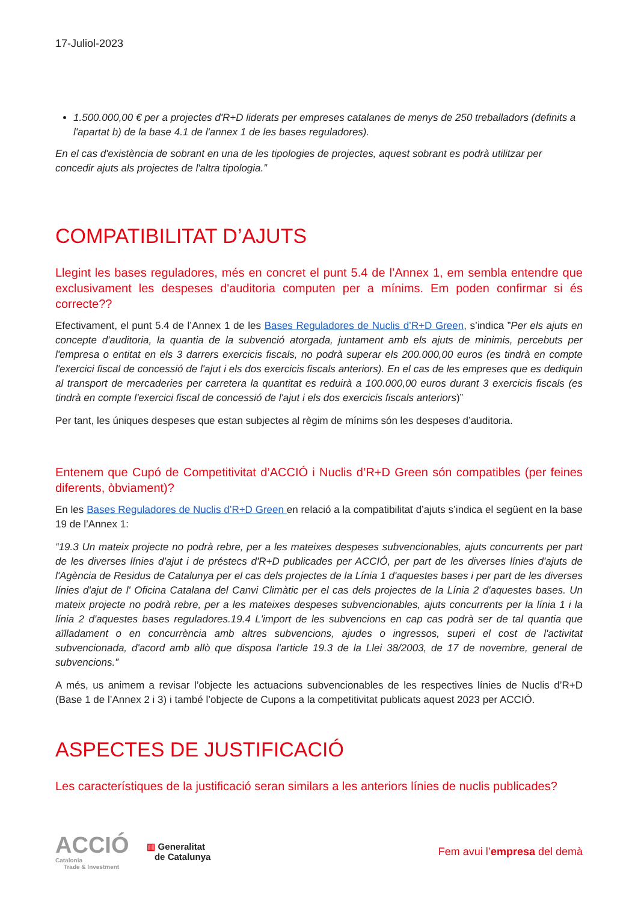17-Juliol-2023
1.500.000,00 € per a projectes d'R+D liderats per empreses catalanes de menys de 250 treballadors (definits a l'apartat b) de la base 4.1 de l'annex 1 de les bases reguladores).
En el cas d'existència de sobrant en una de les tipologies de projectes, aquest sobrant es podrà utilitzar per concedir ajuts als projectes de l'altra tipologia.”
COMPATIBILITAT D’AJUTS
Llegint les bases reguladores, més en concret el punt 5.4 de l’Annex 1, em sembla entendre que exclusivament les despeses d'auditoria computen per a mínims. Em poden confirmar si és correcte??
Efectivament, el punt 5.4 de l’Annex 1 de les Bases Reguladores de Nuclis d’R+D Green, s’indica ”Per els ajuts en concepte d'auditoria, la quantia de la subvenció atorgada, juntament amb els ajuts de minimis, percebuts per l'empresa o entitat en els 3 darrers exercicis fiscals, no podrà superar els 200.000,00 euros (es tindrà en compte l'exercici fiscal de concessió de l'ajut i els dos exercicis fiscals anteriors). En el cas de les empreses que es dediquin al transport de mercaderies per carretera la quantitat es reduirà a 100.000,00 euros durant 3 exercicis fiscals (es tindrà en compte l'exercici fiscal de concessió de l'ajut i els dos exercicis fiscals anteriors)”
Per tant, les úniques despeses que estan subjectes al règim de mínims són les despeses d’auditoria.
Entenem que Cupó de Competitivitat d’ACCIÓ i Nuclis d’R+D Green són compatibles (per feines diferents, òbviament)?
En les Bases Reguladores de Nuclis d’R+D Green en relació a la compatibilitat d’ajuts s’indica el següent en la base 19 de l’Annex 1:
“19.3 Un mateix projecte no podrà rebre, per a les mateixes despeses subvencionables, ajuts concurrents per part de les diverses línies d'ajut i de préstecs d'R+D publicades per ACCIÓ, per part de les diverses línies d'ajuts de l'Agència de Residus de Catalunya per el cas dels projectes de la Línia 1 d'aquestes bases i per part de les diverses línies d'ajut de l' Oficina Catalana del Canvi Climàtic per el cas dels projectes de la Línia 2 d'aquestes bases. Un mateix projecte no podrà rebre, per a les mateixes despeses subvencionables, ajuts concurrents per la línia 1 i la línia 2 d'aquestes bases reguladores.19.4 L'import de les subvencions en cap cas podrà ser de tal quantia que aïlladament o en concurrència amb altres subvencions, ajudes o ingressos, superi el cost de l'activitat subvencionada, d'acord amb allò que disposa l'article 19.3 de la Llei 38/2003, de 17 de novembre, general de subvencions.”
A més, us animem a revisar l’objecte les actuacions subvencionables de les respectives línies de Nuclis d’R+D (Base 1 de l’Annex 2 i 3) i també l’objecte de Cupons a la competitivitat publicats aquest 2023 per ACCIÓ.
ASPECTES DE JUSTIFICACIÓ
Les característiques de la justificació seran similars a les anteriors línies de nuclis publicades?
ACCIÓ
Catalonia
Trade & Investment
▥ Generalitat
de Catalunya
Fem avui l’empresa del demà